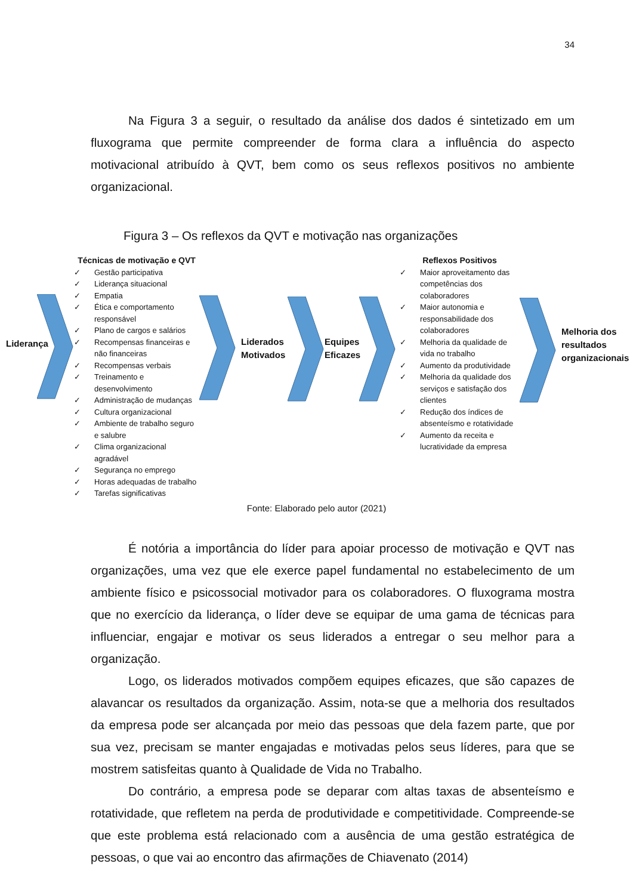34
Na Figura 3 a seguir, o resultado da análise dos dados é sintetizado em um fluxograma que permite compreender de forma clara a influência do aspecto motivacional atribuído à QVT, bem como os seus reflexos positivos no ambiente organizacional.
Figura 3 – Os reflexos da QVT e motivação nas organizações
Liderança
Técnicas de motivação e QVT
✓ Gestão participativa
✓ Liderança situacional
✓ Empatia
✓ Ética e comportamento responsável
✓ Plano de cargos e salários
✓ Recompensas financeiras e não financeiras
✓ Recompensas verbais
✓ Treinamento e desenvolvimento
✓ Administração de mudanças
✓ Cultura organizacional
✓ Ambiente de trabalho seguro e salubre
✓ Clima organizacional agradável
✓ Segurança no emprego
✓ Horas adequadas de trabalho
✓ Tarefas significativas
Liderados Motivados
Equipes Eficazes
Reflexos Positivos
✓ Maior aproveitamento das competências dos colaboradores
✓ Maior autonomia e responsabilidade dos colaboradores
✓ Melhoria da qualidade de vida no trabalho
✓ Aumento da produtividade
✓ Melhoria da qualidade dos serviços e satisfação dos clientes
✓ Redução dos índices de absenteísmo e rotatividade
✓ Aumento da receita e lucratividade da empresa
Melhoria dos resultados organizacionais
Fonte: Elaborado pelo autor (2021)
É notória a importância do líder para apoiar processo de motivação e QVT nas organizações, uma vez que ele exerce papel fundamental no estabelecimento de um ambiente físico e psicossocial motivador para os colaboradores. O fluxograma mostra que no exercício da liderança, o líder deve se equipar de uma gama de técnicas para influenciar, engajar e motivar os seus liderados a entregar o seu melhor para a organização.
Logo, os liderados motivados compõem equipes eficazes, que são capazes de alavancar os resultados da organização. Assim, nota-se que a melhoria dos resultados da empresa pode ser alcançada por meio das pessoas que dela fazem parte, que por sua vez, precisam se manter engajadas e motivadas pelos seus líderes, para que se mostrem satisfeitas quanto à Qualidade de Vida no Trabalho.
Do contrário, a empresa pode se deparar com altas taxas de absenteísmo e rotatividade, que refletem na perda de produtividade e competitividade. Compreende-se que este problema está relacionado com a ausência de uma gestão estratégica de pessoas, o que vai ao encontro das afirmações de Chiavenato (2014)